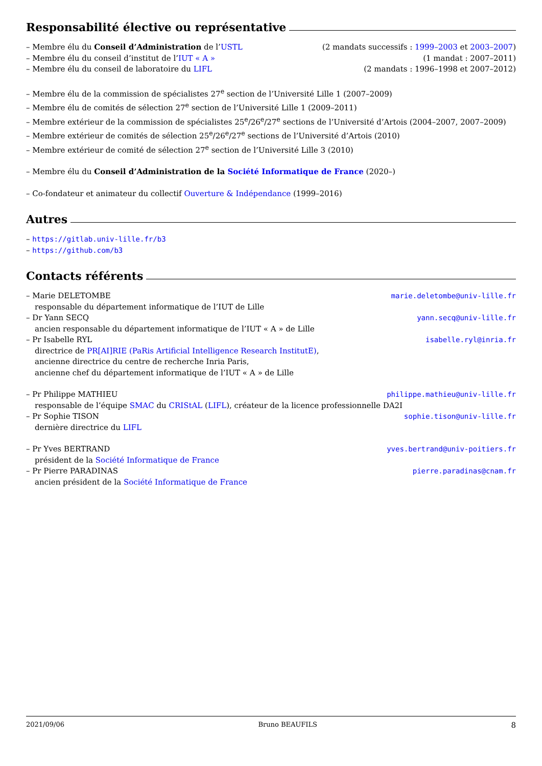Responsabilité élective ou représentative
– Membre élu du Conseil d’Administration de l’USTL (2 mandats successifs : 1999–2003 et 2003–2007)
– Membre élu du conseil d’institut de l’IUT « A » (1 mandat : 2007–2011)
– Membre élu du conseil de laboratoire du LIFL (2 mandats : 1996–1998 et 2007–2012)
– Membre élu de la commission de spécialistes 27<sup>e</sup> section de l’Université Lille 1 (2007–2009)
– Membre élu de comités de sélection 27<sup>e</sup> section de l’Université Lille 1 (2009–2011)
– Membre extérieur de la commission de spécialistes 25<sup>e</sup>/26<sup>e</sup>/27<sup>e</sup> sections de l’Université d’Artois (2004–2007, 2007–2009)
– Membre extérieur de comités de sélection 25<sup>e</sup>/26<sup>e</sup>/27<sup>e</sup> sections de l’Université d’Artois (2010)
– Membre extérieur de comité de sélection 27<sup>e</sup> section de l’Université Lille 3 (2010)
– Membre élu du Conseil d’Administration de la Société Informatique de France (2020–)
– Co-fondateur et animateur du collectif Ouverture & Indépendance (1999–2016)
Autres
– https://gitlab.univ-lille.fr/b3
– https://github.com/b3
Contacts référents
– Marie DELETOMBE marie.deletombe@univ-lille.fr
responsable du département informatique de l’IUT de Lille
– Dr Yann SECQ yann.secq@univ-lille.fr
ancien responsable du département informatique de l’IUT « A » de Lille
– Pr Isabelle RYL isabelle.ryl@inria.fr
directrice de PR[AI]RIE (PaRis Artificial Intelligence Research InstitutE),
ancienne directrice du centre de recherche Inria Paris,
ancienne chef du département informatique de l’IUT « A » de Lille
– Pr Philippe MATHIEU philippe.mathieu@univ-lille.fr
responsable de l’équipe SMAC du CRIStAL (LIFL), créateur de la licence professionnelle DA2I
– Pr Sophie TISON sophie.tison@univ-lille.fr
dernière directrice du LIFL
– Pr Yves BERTRAND yves.bertrand@univ-poitiers.fr
président de la Société Informatique de France
– Pr Pierre PARADINAS pierre.paradinas@cnam.fr
ancien président de la Société Informatique de France
2021/09/06 Bruno BEAUFILS 8